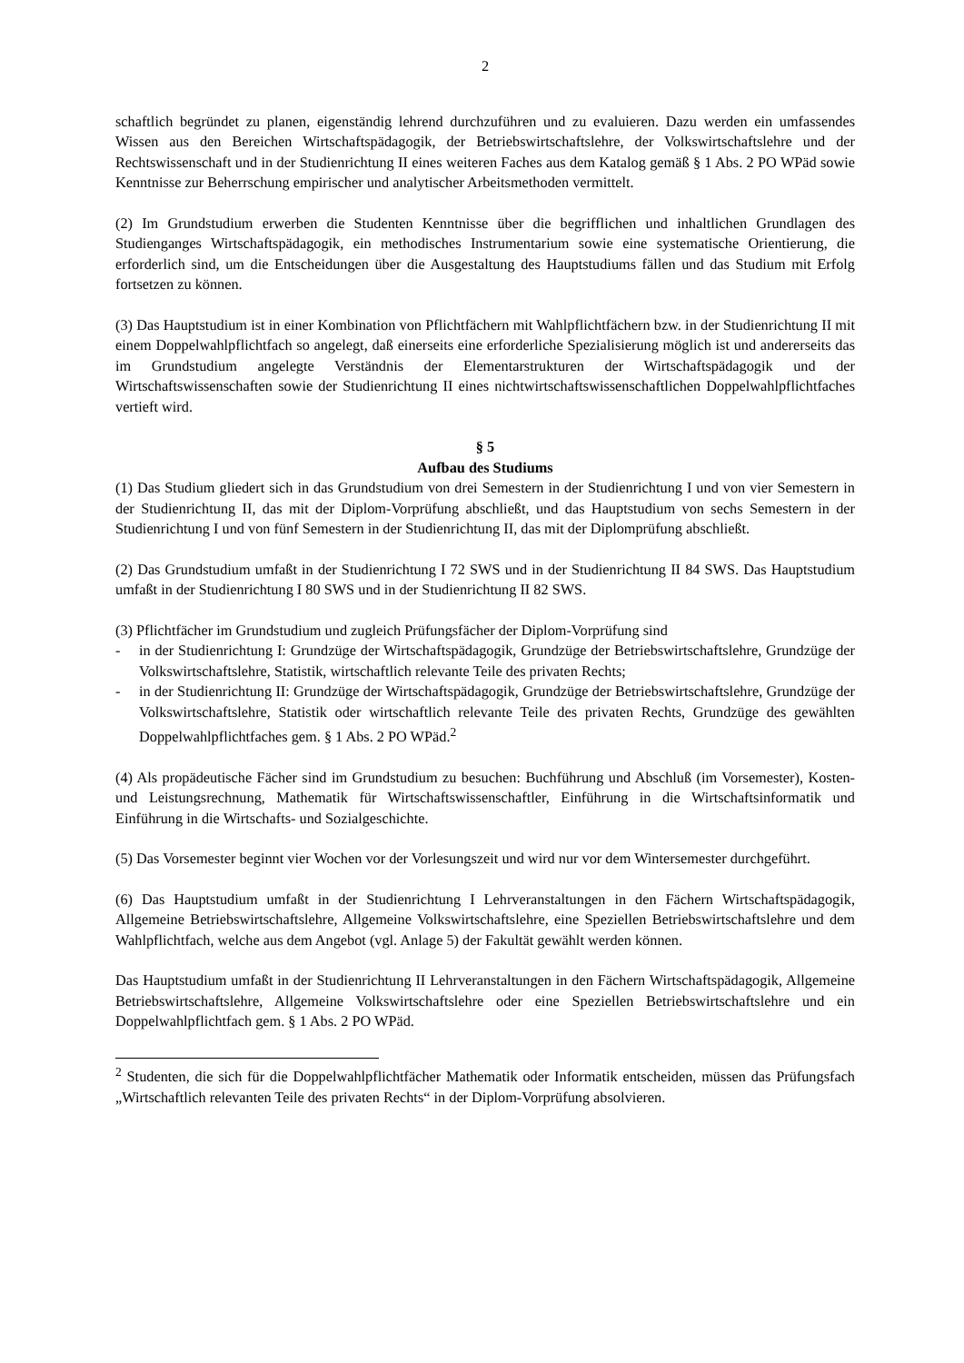2
schaftlich begründet zu planen, eigenständig lehrend durchzuführen und zu evaluieren. Dazu werden ein umfassendes Wissen aus den Bereichen Wirtschaftspädagogik, der Betriebswirtschaftslehre, der Volkswirtschaftslehre und der Rechtswissenschaft und in der Studienrichtung II eines weiteren Faches aus dem Katalog gemäß § 1 Abs. 2 PO WPäd sowie Kenntnisse zur Beherrschung empirischer und analytischer Arbeitsmethoden vermittelt.
(2) Im Grundstudium erwerben die Studenten Kenntnisse über die begrifflichen und inhaltlichen Grundlagen des Studienganges Wirtschaftspädagogik, ein methodisches Instrumentarium sowie eine systematische Orientierung, die erforderlich sind, um die Entscheidungen über die Ausgestaltung des Hauptstudiums fällen und das Studium mit Erfolg fortsetzen zu können.
(3) Das Hauptstudium ist in einer Kombination von Pflichtfächern mit Wahlpflichtfächern bzw. in der Studienrichtung II mit einem Doppelwahlpflichtfach so angelegt, daß einerseits eine erforderliche Spezialisierung möglich ist und andererseits das im Grundstudium angelegte Verständnis der Elementarstrukturen der Wirtschaftspädagogik und der Wirtschaftswissenschaften sowie der Studienrichtung II eines nichtwirtschaftswissenschaftlichen Doppelwahlpflichtfaches vertieft wird.
§ 5
Aufbau des Studiums
(1) Das Studium gliedert sich in das Grundstudium von drei Semestern in der Studienrichtung I und von vier Semestern in der Studienrichtung II, das mit der Diplom-Vorprüfung abschließt, und das Hauptstudium von sechs Semestern in der Studienrichtung I und von fünf Semestern in der Studienrichtung II, das mit der Diplomprüfung abschließt.
(2) Das Grundstudium umfaßt in der Studienrichtung I 72 SWS und in der Studienrichtung II 84 SWS. Das Hauptstudium umfaßt in der Studienrichtung I 80 SWS und in der Studienrichtung II 82 SWS.
(3) Pflichtfächer im Grundstudium und zugleich Prüfungsfächer der Diplom-Vorprüfung sind
- in der Studienrichtung I: Grundzüge der Wirtschaftspädagogik, Grundzüge der Betriebswirtschaftslehre, Grundzüge der Volkswirtschaftslehre, Statistik, wirtschaftlich relevante Teile des privaten Rechts;
- in der Studienrichtung II: Grundzüge der Wirtschaftspädagogik, Grundzüge der Betriebswirtschaftslehre, Grundzüge der Volkswirtschaftslehre, Statistik oder wirtschaftlich relevante Teile des privaten Rechts, Grundzüge des gewählten Doppelwahlpflichtfaches gem. § 1 Abs. 2 PO WPäd.<sup>2</sup>
(4) Als propädeutische Fächer sind im Grundstudium zu besuchen: Buchführung und Abschluß (im Vorsemester), Kosten- und Leistungsrechnung, Mathematik für Wirtschaftswissenschaftler, Einführung in die Wirtschaftsinformatik und Einführung in die Wirtschafts- und Sozialgeschichte.
(5) Das Vorsemester beginnt vier Wochen vor der Vorlesungszeit und wird nur vor dem Wintersemester durchgeführt.
(6) Das Hauptstudium umfaßt in der Studienrichtung I Lehrveranstaltungen in den Fächern Wirtschaftspädagogik, Allgemeine Betriebswirtschaftslehre, Allgemeine Volkswirtschaftslehre, eine Speziellen Betriebswirtschaftslehre und dem Wahlpflichtfach, welche aus dem Angebot (vgl. Anlage 5) der Fakultät gewählt werden können.
Das Hauptstudium umfaßt in der Studienrichtung II Lehrveranstaltungen in den Fächern Wirtschaftspädagogik, Allgemeine Betriebswirtschaftslehre, Allgemeine Volkswirtschaftslehre oder eine Speziellen Betriebswirtschaftslehre und ein Doppelwahlpflichtfach gem. § 1 Abs. 2 PO WPäd.
<sup>2</sup> Studenten, die sich für die Doppelwahlpflichtfächer Mathematik oder Informatik entscheiden, müssen das Prüfungsfach „Wirtschaftlich relevanten Teile des privaten Rechts“ in der Diplom-Vorprüfung absolvieren.